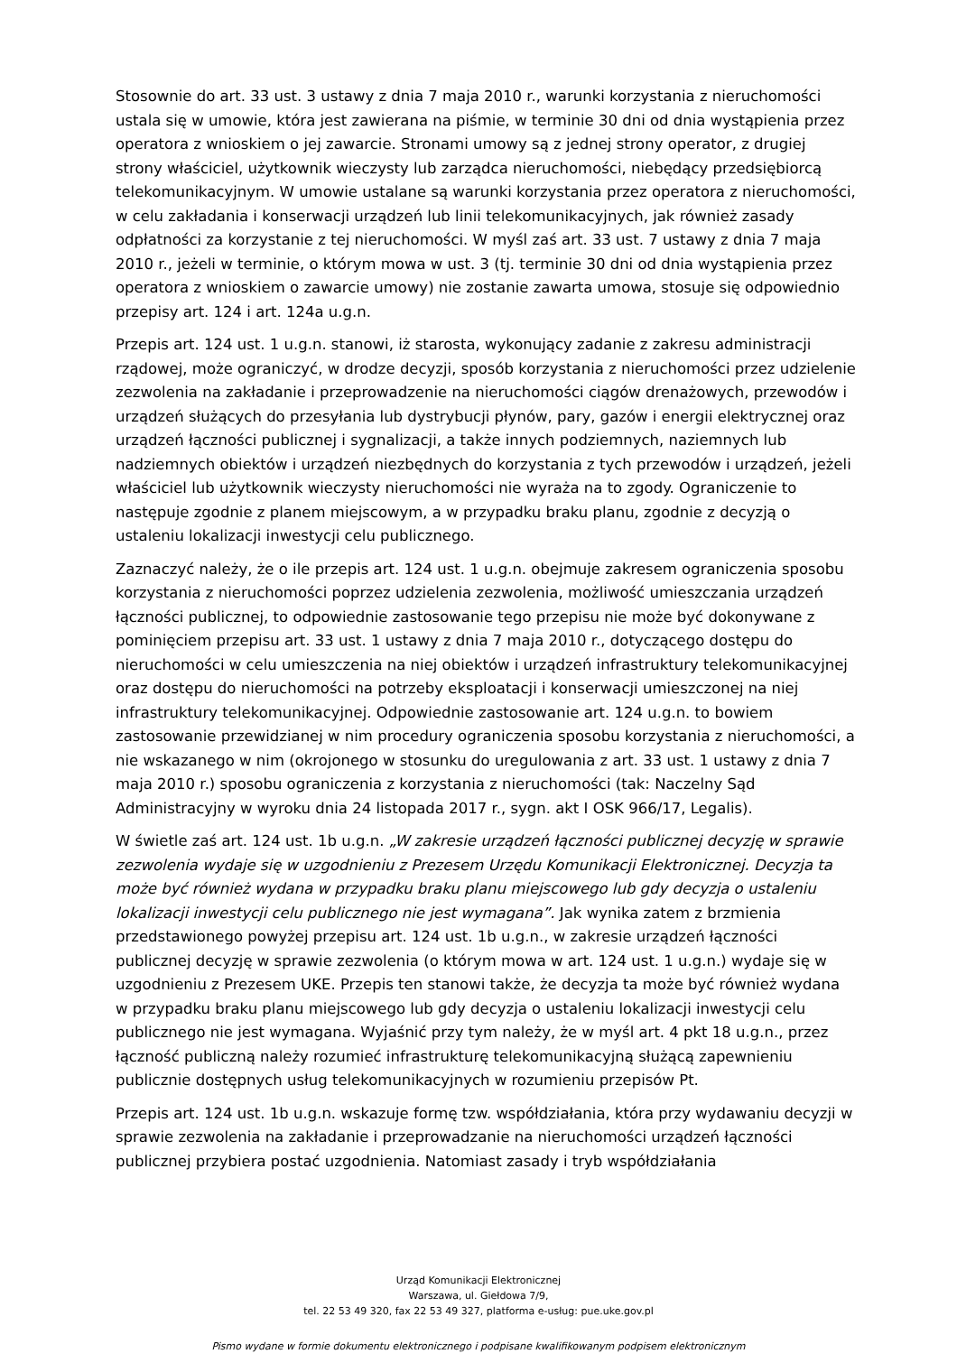Stosownie do art. 33 ust. 3 ustawy z dnia 7 maja 2010 r., warunki korzystania z nieruchomości ustala się w umowie, która jest zawierana na piśmie, w terminie 30 dni od dnia wystąpienia przez operatora z wnioskiem o jej zawarcie. Stronami umowy są z jednej strony operator, z drugiej strony właściciel, użytkownik wieczysty lub zarządca nieruchomości, niebędący przedsiębiorcą telekomunikacyjnym. W umowie ustalane są warunki korzystania przez operatora z nieruchomości, w celu zakładania i konserwacji urządzeń lub linii telekomunikacyjnych, jak również zasady odpłatności za korzystanie z tej nieruchomości. W myśl zaś art. 33 ust. 7 ustawy z dnia 7 maja 2010 r., jeżeli w terminie, o którym mowa w ust. 3 (tj. terminie 30 dni od dnia wystąpienia przez operatora z wnioskiem o zawarcie umowy) nie zostanie zawarta umowa, stosuje się odpowiednio przepisy art. 124 i art. 124a u.g.n.
Przepis art. 124 ust. 1 u.g.n. stanowi, iż starosta, wykonujący zadanie z zakresu administracji rządowej, może ograniczyć, w drodze decyzji, sposób korzystania z nieruchomości przez udzielenie zezwolenia na zakładanie i przeprowadzenie na nieruchomości ciągów drenażowych, przewodów i urządzeń służących do przesyłania lub dystrybucji płynów, pary, gazów i energii elektrycznej oraz urządzeń łączności publicznej i sygnalizacji, a także innych podziemnych, naziemnych lub nadziemnych obiektów i urządzeń niezbędnych do korzystania z tych przewodów i urządzeń, jeżeli właściciel lub użytkownik wieczysty nieruchomości nie wyraża na to zgody. Ograniczenie to następuje zgodnie z planem miejscowym, a w przypadku braku planu, zgodnie z decyzją o ustaleniu lokalizacji inwestycji celu publicznego.
Zaznaczyć należy, że o ile przepis art. 124 ust. 1 u.g.n. obejmuje zakresem ograniczenia sposobu korzystania z nieruchomości poprzez udzielenia zezwolenia, możliwość umieszczania urządzeń łączności publicznej, to odpowiednie zastosowanie tego przepisu nie może być dokonywane z pominięciem przepisu art. 33 ust. 1 ustawy z dnia 7 maja 2010 r., dotyczącego dostępu do nieruchomości w celu umieszczenia na niej obiektów i urządzeń infrastruktury telekomunikacyjnej oraz dostępu do nieruchomości na potrzeby eksploatacji i konserwacji umieszczonej na niej infrastruktury telekomunikacyjnej. Odpowiednie zastosowanie art. 124 u.g.n. to bowiem zastosowanie przewidzianej w nim procedury ograniczenia sposobu korzystania z nieruchomości, a nie wskazanego w nim (okrojonego w stosunku do uregulowania z art. 33 ust. 1 ustawy z dnia 7 maja 2010 r.) sposobu ograniczenia z korzystania z nieruchomości (tak: Naczelny Sąd Administracyjny w wyroku dnia 24 listopada 2017 r., sygn. akt I OSK 966/17, Legalis).
W świetle zaś art. 124 ust. 1b u.g.n. „W zakresie urządzeń łączności publicznej decyzję w sprawie zezwolenia wydaje się w uzgodnieniu z Prezesem Urzędu Komunikacji Elektronicznej. Decyzja ta może być również wydana w przypadku braku planu miejscowego lub gdy decyzja o ustaleniu lokalizacji inwestycji celu publicznego nie jest wymagana”. Jak wynika zatem z brzmienia przedstawionego powyżej przepisu art. 124 ust. 1b u.g.n., w zakresie urządzeń łączności publicznej decyzję w sprawie zezwolenia (o którym mowa w art. 124 ust. 1 u.g.n.) wydaje się w uzgodnieniu z Prezesem UKE. Przepis ten stanowi także, że decyzja ta może być również wydana w przypadku braku planu miejscowego lub gdy decyzja o ustaleniu lokalizacji inwestycji celu publicznego nie jest wymagana. Wyjaśnić przy tym należy, że w myśl art. 4 pkt 18 u.g.n., przez łączność publiczną należy rozumieć infrastrukturę telekomunikacyjną służącą zapewnieniu publicznie dostępnych usług telekomunikacyjnych w rozumieniu przepisów Pt.
Przepis art. 124 ust. 1b u.g.n. wskazuje formę tzw. współdziałania, która przy wydawaniu decyzji w sprawie zezwolenia na zakładanie i przeprowadzanie na nieruchomości urządzeń łączności publicznej przybiera postać uzgodnienia. Natomiast zasady i tryb współdziałania
Urząd Komunikacji Elektronicznej
Warszawa, ul. Giełdowa 7/9,
tel. 22 53 49 320, fax 22 53 49 327, platforma e-usług: pue.uke.gov.pl
Pismo wydane w formie dokumentu elektronicznego i podpisane kwalifikowanym podpisem elektronicznym